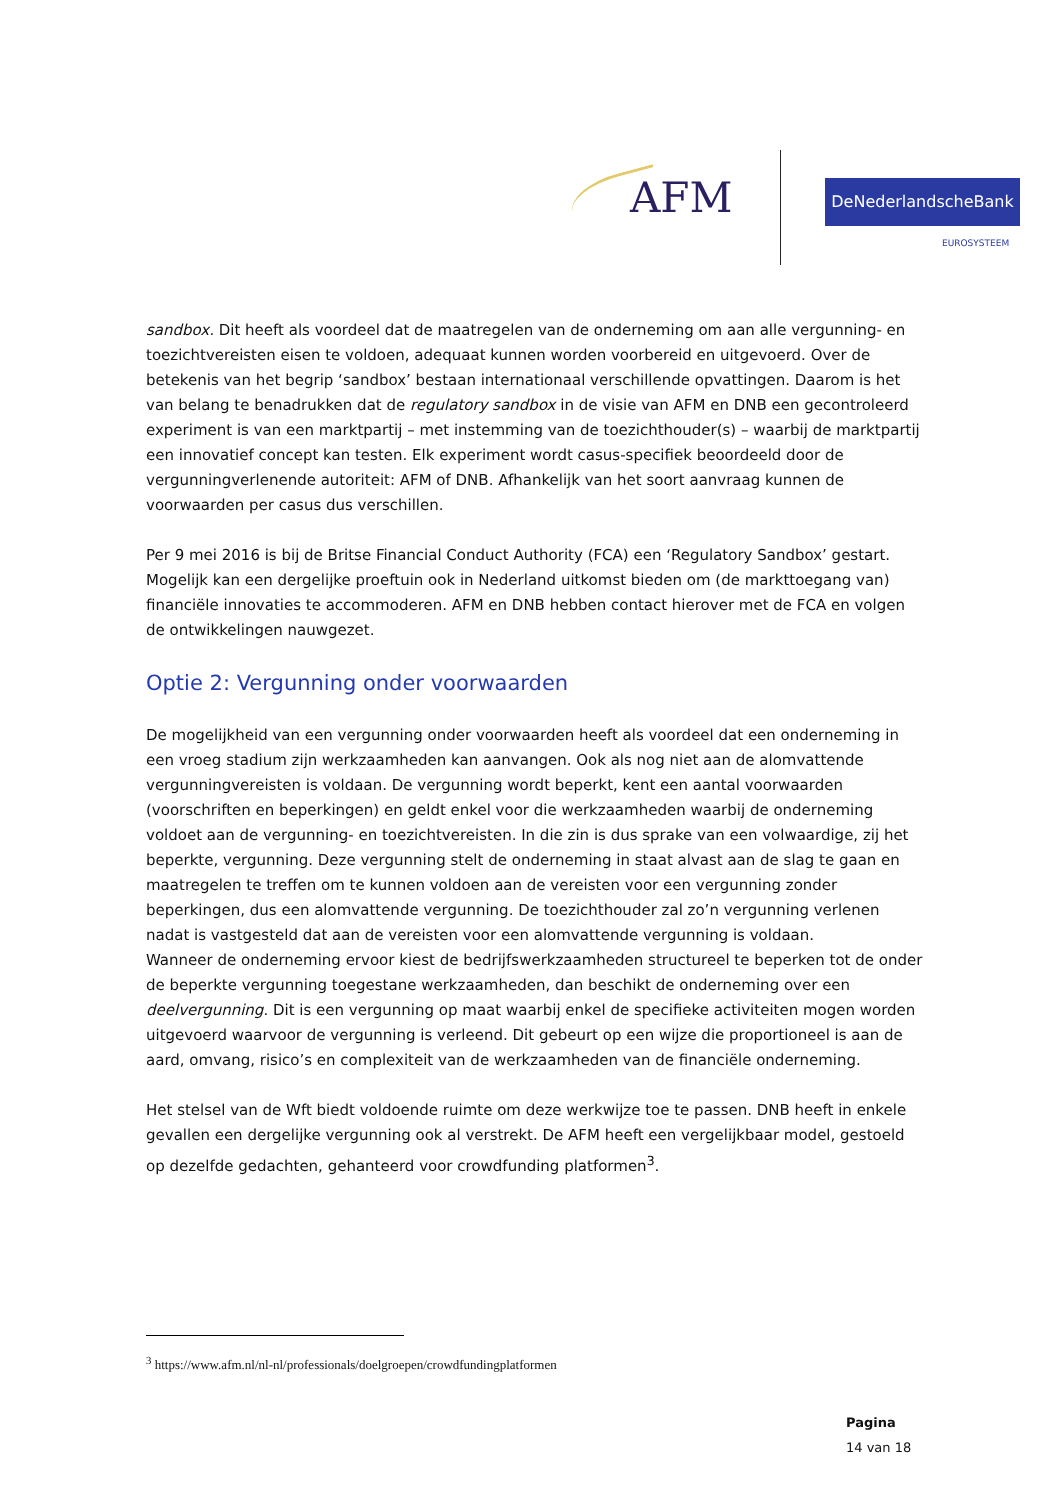AFM DeNederlandscheBank
EUROSYSTEEM
sandbox. Dit heeft als voordeel dat de maatregelen van de onderneming om aan alle vergunning- en toezichtvereisten eisen te voldoen, adequaat kunnen worden voorbereid en uitgevoerd. Over de betekenis van het begrip ‘sandbox’ bestaan internationaal verschillende opvattingen. Daarom is het van belang te benadrukken dat de regulatory sandbox in de visie van AFM en DNB een gecontroleerd experiment is van een marktpartij – met instemming van de toezichthouder(s) – waarbij de marktpartij een innovatief concept kan testen. Elk experiment wordt casus-specifiek beoordeeld door de vergunningverlenende autoriteit: AFM of DNB. Afhankelijk van het soort aanvraag kunnen de voorwaarden per casus dus verschillen.
Per 9 mei 2016 is bij de Britse Financial Conduct Authority (FCA) een ‘Regulatory Sandbox’ gestart. Mogelijk kan een dergelijke proeftuin ook in Nederland uitkomst bieden om (de markttoegang van) financiële innovaties te accommoderen. AFM en DNB hebben contact hierover met de FCA en volgen de ontwikkelingen nauwgezet.
Optie 2: Vergunning onder voorwaarden
De mogelijkheid van een vergunning onder voorwaarden heeft als voordeel dat een onderneming in een vroeg stadium zijn werkzaamheden kan aanvangen. Ook als nog niet aan de alomvattende vergunningvereisten is voldaan. De vergunning wordt beperkt, kent een aantal voorwaarden (voorschriften en beperkingen) en geldt enkel voor die werkzaamheden waarbij de onderneming voldoet aan de vergunning- en toezichtvereisten. In die zin is dus sprake van een volwaardige, zij het beperkte, vergunning. Deze vergunning stelt de onderneming in staat alvast aan de slag te gaan en maatregelen te treffen om te kunnen voldoen aan de vereisten voor een vergunning zonder beperkingen, dus een alomvattende vergunning. De toezichthouder zal zo’n vergunning verlenen nadat is vastgesteld dat aan de vereisten voor een alomvattende vergunning is voldaan.
Wanneer de onderneming ervoor kiest de bedrijfswerkzaamheden structureel te beperken tot de onder de beperkte vergunning toegestane werkzaamheden, dan beschikt de onderneming over een deelvergunning. Dit is een vergunning op maat waarbij enkel de specifieke activiteiten mogen worden uitgevoerd waarvoor de vergunning is verleend. Dit gebeurt op een wijze die proportioneel is aan de aard, omvang, risico’s en complexiteit van de werkzaamheden van de financiële onderneming.
Het stelsel van de Wft biedt voldoende ruimte om deze werkwijze toe te passen. DNB heeft in enkele gevallen een dergelijke vergunning ook al verstrekt. De AFM heeft een vergelijkbaar model, gestoeld op dezelfde gedachten, gehanteerd voor crowdfunding platformen<sup>3</sup>.
<sup>3</sup> https://www.afm.nl/nl-nl/professionals/doelgroepen/crowdfundingplatformen
Pagina
14 van 18